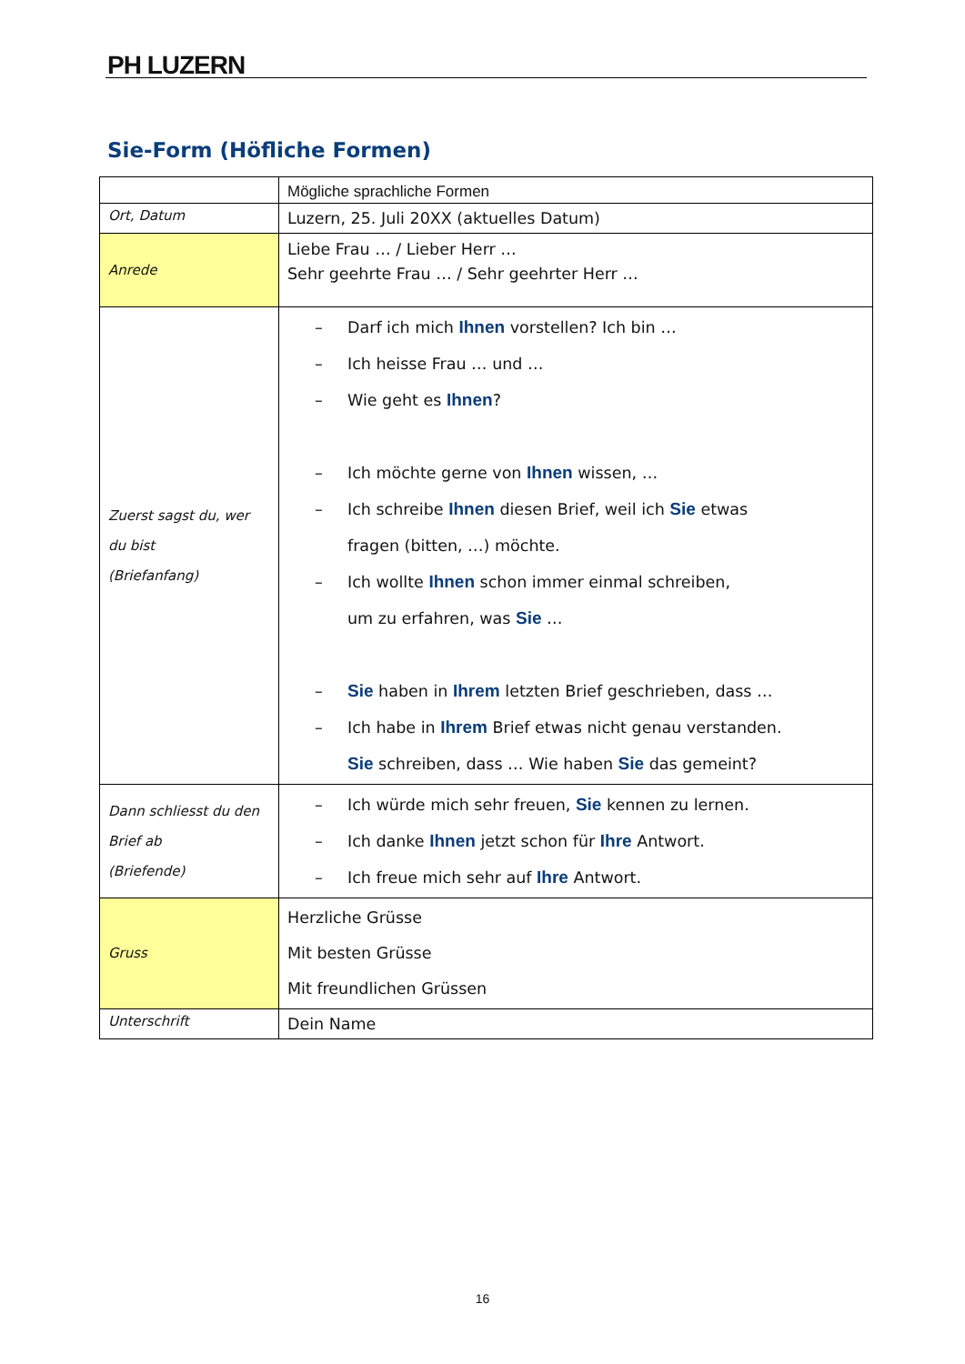PH LUZERN
Sie-Form (Höfliche Formen)
| | Mögliche sprachliche Formen |
| Ort, Datum | Luzern, 25. Juli 20XX (aktuelles Datum) |
| Anrede | Liebe Frau … / Lieber Herr … Sehr geehrte Frau … / Sehr geehrter Herr … |
| Zuerst sagst du, wer du bist (Briefanfang) | – Darf ich mich Ihnen vorstellen? Ich bin … – Ich heisse Frau … und … – Wie geht es Ihnen ? – Ich möchte gerne von Ihnen wissen, … – Ich schreibe Ihnen diesen Brief, weil ich Sie etwas fragen (bitten, …) möchte. – Ich wollte Ihnen schon immer einmal schreiben, um zu erfahren, was Sie … – Sie haben in Ihrem letzten Brief geschrieben, dass … – Ich habe in Ihrem Brief etwas nicht genau verstanden. Sie schreiben, dass … Wie haben Sie das gemeint? |
| Dann schliesst du den Brief ab (Briefende) | – Ich würde mich sehr freuen, Sie kennen zu lernen. – Ich danke Ihnen jetzt schon für Ihre Antwort. – Ich freue mich sehr auf Ihre Antwort. |
| Gruss | Herzliche Grüsse Mit besten Grüsse Mit freundlichen Grüssen |
| Unterschrift | Dein Name |
16